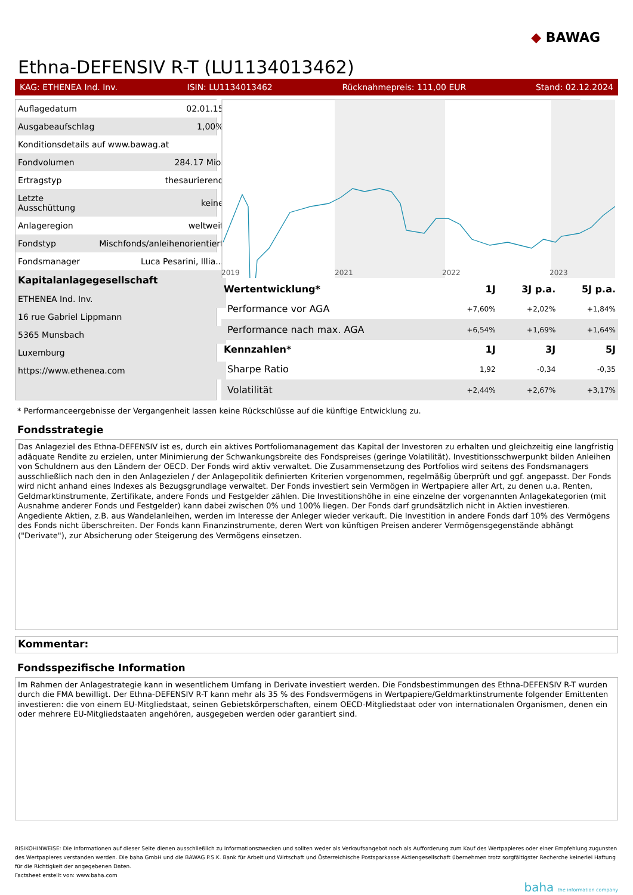◆ BAWAG
Ethna-DEFENSIV R-T (LU1134013462)
KAG: ETHENEA Ind. Inv. ISIN: LU1134013462 Rücknahmepreis: 111,00 EUR Stand: 02.12.2024
| Auflagedatum | 02.01.15 |
| Ausgabeaufschlag | 1,00% |
| Konditionsdetails auf www.bawag.at | |
| Fondvolumen | 284.17 Mio. |
| Ertragstyp | thesaurierend |
| Letzte Ausschüttung | keine |
| Anlageregion | weltweit |
| Fondstyp | Mischfonds/anleihenorientiert |
| Fondsmanager | Luca Pesarini, Illia... |
| Kapitalanlagegesellschaft | |
| ETHENEA Ind. Inv. | |
| 16 rue Gabriel Lippmann | |
| 5365 Munsbach | |
| Luxemburg | |
| https://www.ethenea.com | |
2019
2021
2022
2023
2024 110 108 106 104 102 100 98 96 94
| Wertentwicklung* | 1J | 3J p.a. | 5J p.a. |
| --- | --- | --- | --- |
| Performance vor AGA | +7,60% | +2,02% | +1,84% |
| Performance nach max. AGA | +6,54% | +1,69% | +1,64% |
| Kennzahlen* | 1J | 3J | 5J |
| Sharpe Ratio | 1,92 | -0,34 | -0,35 |
| Volatilität | +2,44% | +2,67% | +3,17% |
* Performanceergebnisse der Vergangenheit lassen keine Rückschlüsse auf die künftige Entwicklung zu.
Fondsstrategie
Das Anlageziel des Ethna-DEFENSIV ist es, durch ein aktives Portfoliomanagement das Kapital der Investoren zu erhalten und gleichzeitig eine langfristig adäquate Rendite zu erzielen, unter Minimierung der Schwankungsbreite des Fondspreises (geringe Volatilität). Investitionsschwerpunkt bilden Anleihen von Schuldnern aus den Ländern der OECD. Der Fonds wird aktiv verwaltet. Die Zusammensetzung des Portfolios wird seitens des Fondsmanagers ausschließlich nach den in den Anlagezielen / der Anlagepolitik definierten Kriterien vorgenommen, regelmäßig überprüft und ggf. angepasst. Der Fonds wird nicht anhand eines Indexes als Bezugsgrundlage verwaltet. Der Fonds investiert sein Vermögen in Wertpapiere aller Art, zu denen u.a. Renten, Geldmarktinstrumente, Zertifikate, andere Fonds und Festgelder zählen. Die Investitionshöhe in eine einzelne der vorgenannten Anlagekategorien (mit Ausnahme anderer Fonds und Festgelder) kann dabei zwischen 0% und 100% liegen. Der Fonds darf grundsätzlich nicht in Aktien investieren. Angediente Aktien, z.B. aus Wandelanleihen, werden im Interesse der Anleger wieder verkauft. Die Investition in andere Fonds darf 10% des Vermögens des Fonds nicht überschreiten. Der Fonds kann Finanzinstrumente, deren Wert von künftigen Preisen anderer Vermögensgegenstände abhängt ("Derivate"), zur Absicherung oder Steigerung des Vermögens einsetzen.
Kommentar:
Fondsspezifische Information
Im Rahmen der Anlagestrategie kann in wesentlichem Umfang in Derivate investiert werden. Die Fondsbestimmungen des Ethna-DEFENSIV R-T wurden durch die FMA bewilligt. Der Ethna-DEFENSIV R-T kann mehr als 35 % des Fondsvermögens in Wertpapiere/Geldmarktinstrumente folgender Emittenten investieren: die von einem EU-Mitgliedstaat, seinen Gebietskörperschaften, einem OECD-Mitgliedstaat oder von internationalen Organismen, denen ein oder mehrere EU-Mitgliedstaaten angehören, ausgegeben werden oder garantiert sind.
RISIKOHINWEISE: Die Informationen auf dieser Seite dienen ausschließlich zu Informationszwecken und sollten weder als Verkaufsangebot noch als Aufforderung zum Kauf des Wertpapieres oder einer Empfehlung zugunsten des Wertpapieres verstanden werden. Die baha GmbH und die BAWAG P.S.K. Bank für Arbeit und Wirtschaft und Österreichische Postsparkasse Aktiengesellschaft übernehmen trotz sorgfältigster Recherche keinerlei Haftung für die Richtigkeit der angegebenen Daten.
Factsheet erstellt von: www.baha.com
baha the information company